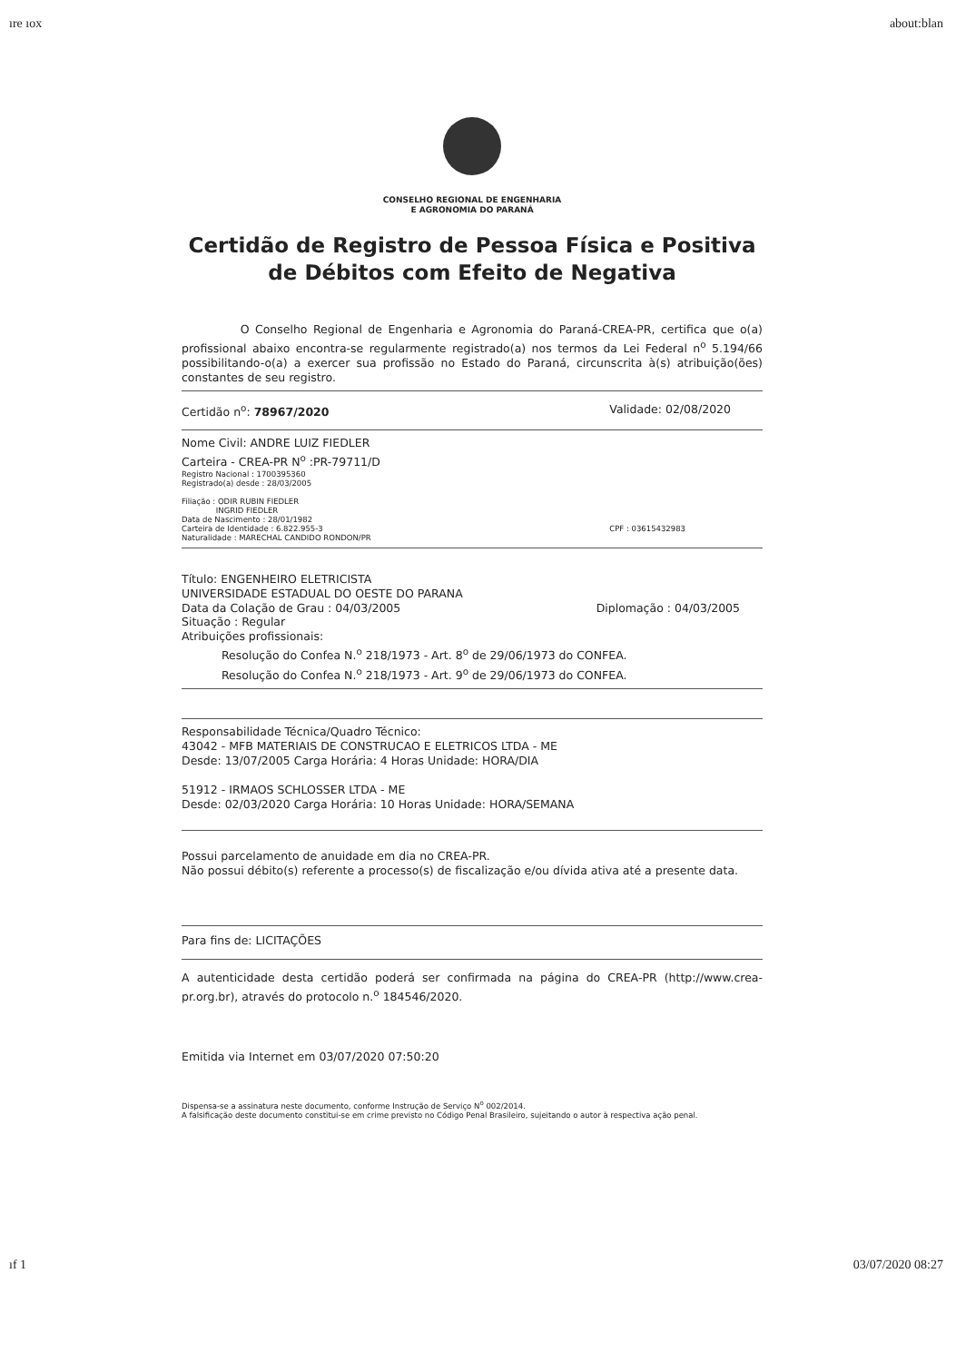ıre ıox about:blan
CONSELHO REGIONAL DE ENGENHARIA
E AGRONOMIA DO PARANÁ
Certidão de Registro de Pessoa Física e Positiva de Débitos com Efeito de Negativa
O Conselho Regional de Engenharia e Agronomia do Paraná-CREA-PR, certifica que o(a) profissional abaixo encontra-se regularmente registrado(a) nos termos da Lei Federal n<sup>o</sup> 5.194/66 possibilitando-o(a) a exercer sua profissão no Estado do Paraná, circunscrita à(s) atribuição(ões) constantes de seu registro.
Certidão n<sup>o</sup>: 78967/2020 Validade: 02/08/2020
Nome Civil: ANDRE LUIZ FIEDLER
Carteira - CREA-PR N<sup>o</sup> :PR-79711/D
Registro Nacional : 1700395360
Registrado(a) desde : 28/03/2005
Filiação : ODIR RUBIN FIEDLER
INGRID FIEDLER
Data de Nascimento : 28/01/1982
Carteira de Identidade : 6.822.955-3
Naturalidade : MARECHAL CANDIDO RONDON/PR CPF : 03615432983
Título: ENGENHEIRO ELETRICISTA
UNIVERSIDADE ESTADUAL DO OESTE DO PARANA
Data da Colação de Grau : 04/03/2005 Diplomação : 04/03/2005
Situação : Regular
Atribuições profissionais:
Resolução do Confea N.<sup>o</sup> 218/1973 - Art. 8<sup>o</sup> de 29/06/1973 do CONFEA.
Resolução do Confea N.<sup>o</sup> 218/1973 - Art. 9<sup>o</sup> de 29/06/1973 do CONFEA.
Responsabilidade Técnica/Quadro Técnico:
43042 - MFB MATERIAIS DE CONSTRUCAO E ELETRICOS LTDA - ME
Desde: 13/07/2005 Carga Horária: 4 Horas Unidade: HORA/DIA
51912 - IRMAOS SCHLOSSER LTDA - ME
Desde: 02/03/2020 Carga Horária: 10 Horas Unidade: HORA/SEMANA
Possui parcelamento de anuidade em dia no CREA-PR.
Não possui débito(s) referente a processo(s) de fiscalização e/ou dívida ativa até a presente data.
Para fins de: LICITAÇÕES
A autenticidade desta certidão poderá ser confirmada na página do CREA-PR (http://www.crea-pr.org.br), através do protocolo n.<sup>o</sup> 184546/2020.
Emitida via Internet em 03/07/2020 07:50:20
Dispensa-se a assinatura neste documento, conforme Instrução de Serviço N<sup>o</sup> 002/2014.
A falsificação deste documento constitui-se em crime previsto no Código Penal Brasileiro, sujeitando o autor à respectiva ação penal.
ıf 1 03/07/2020 08:27